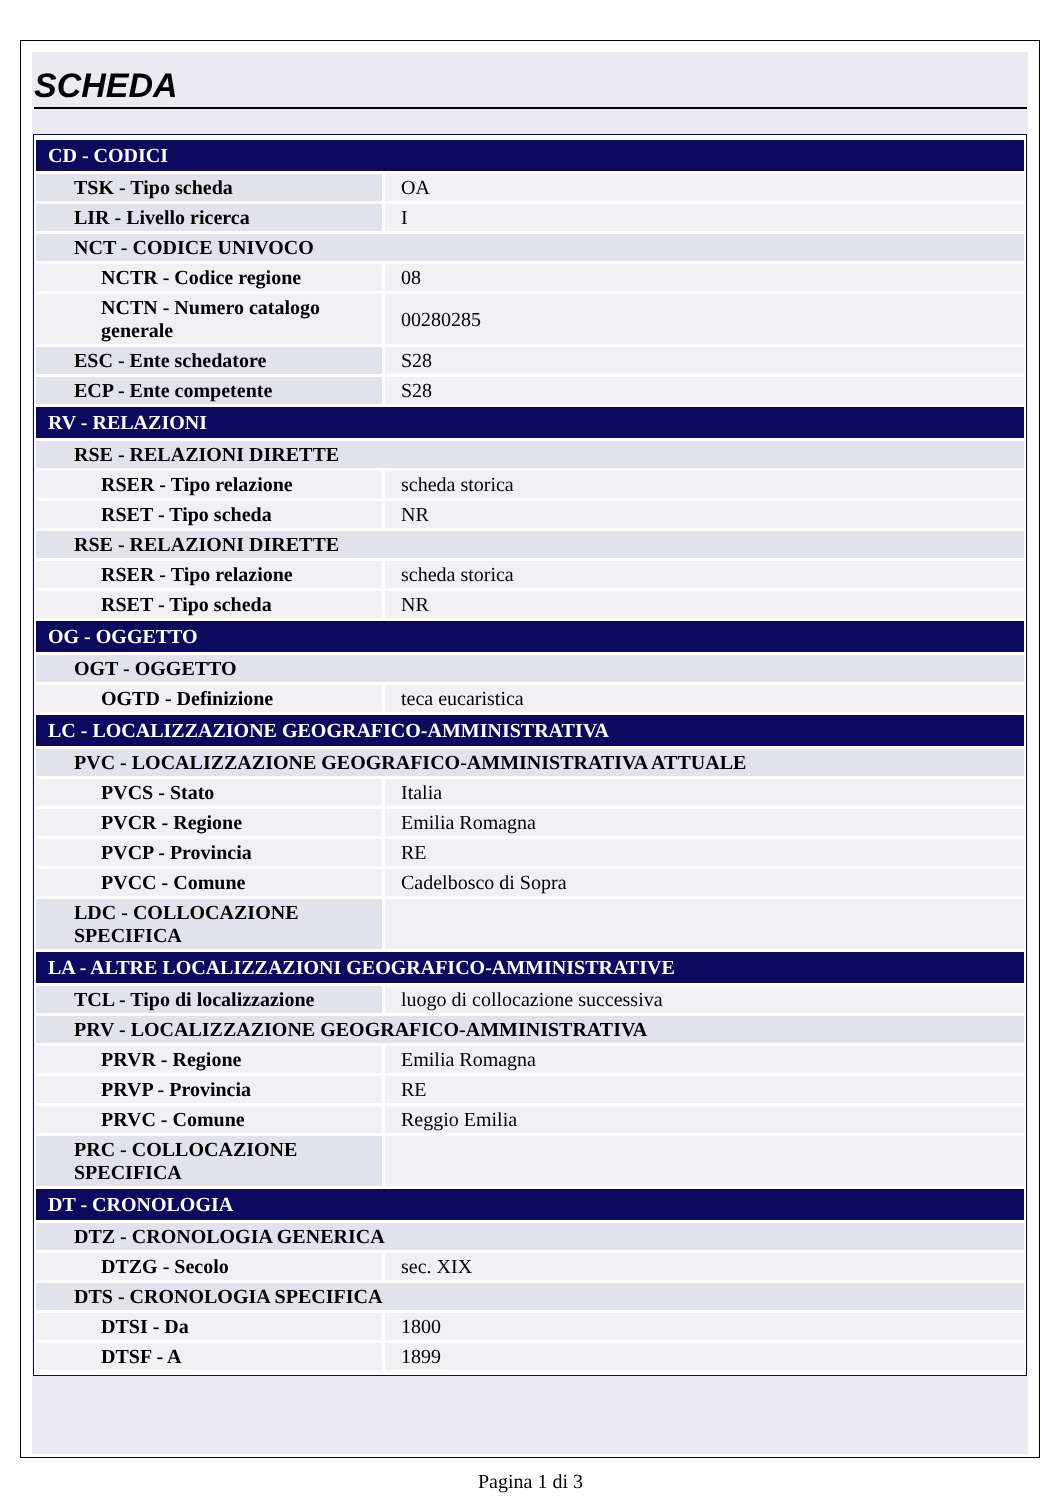SCHEDA
| CD - CODICI | |
| TSK - Tipo scheda | OA |
| LIR - Livello ricerca | I |
| NCT - CODICE UNIVOCO | |
| NCTR - Codice regione | 08 |
| NCTN - Numero catalogo generale | 00280285 |
| ESC - Ente schedatore | S28 |
| ECP - Ente competente | S28 |
| RV - RELAZIONI | |
| RSE - RELAZIONI DIRETTE | |
| RSER - Tipo relazione | scheda storica |
| RSET - Tipo scheda | NR |
| RSE - RELAZIONI DIRETTE | |
| RSER - Tipo relazione | scheda storica |
| RSET - Tipo scheda | NR |
| OG - OGGETTO | |
| OGT - OGGETTO | |
| OGTD - Definizione | teca eucaristica |
| LC - LOCALIZZAZIONE GEOGRAFICO-AMMINISTRATIVA | |
| PVC - LOCALIZZAZIONE GEOGRAFICO-AMMINISTRATIVA ATTUALE | |
| PVCS - Stato | Italia |
| PVCR - Regione | Emilia Romagna |
| PVCP - Provincia | RE |
| PVCC - Comune | Cadelbosco di Sopra |
| LDC - COLLOCAZIONE SPECIFICA | |
| LA - ALTRE LOCALIZZAZIONI GEOGRAFICO-AMMINISTRATIVE | |
| TCL - Tipo di localizzazione | luogo di collocazione successiva |
| PRV - LOCALIZZAZIONE GEOGRAFICO-AMMINISTRATIVA | |
| PRVR - Regione | Emilia Romagna |
| PRVP - Provincia | RE |
| PRVC - Comune | Reggio Emilia |
| PRC - COLLOCAZIONE SPECIFICA | |
| DT - CRONOLOGIA | |
| DTZ - CRONOLOGIA GENERICA | |
| DTZG - Secolo | sec. XIX |
| DTS - CRONOLOGIA SPECIFICA | |
| DTSI - Da | 1800 |
| DTSF - A | 1899 |
Pagina 1 di 3